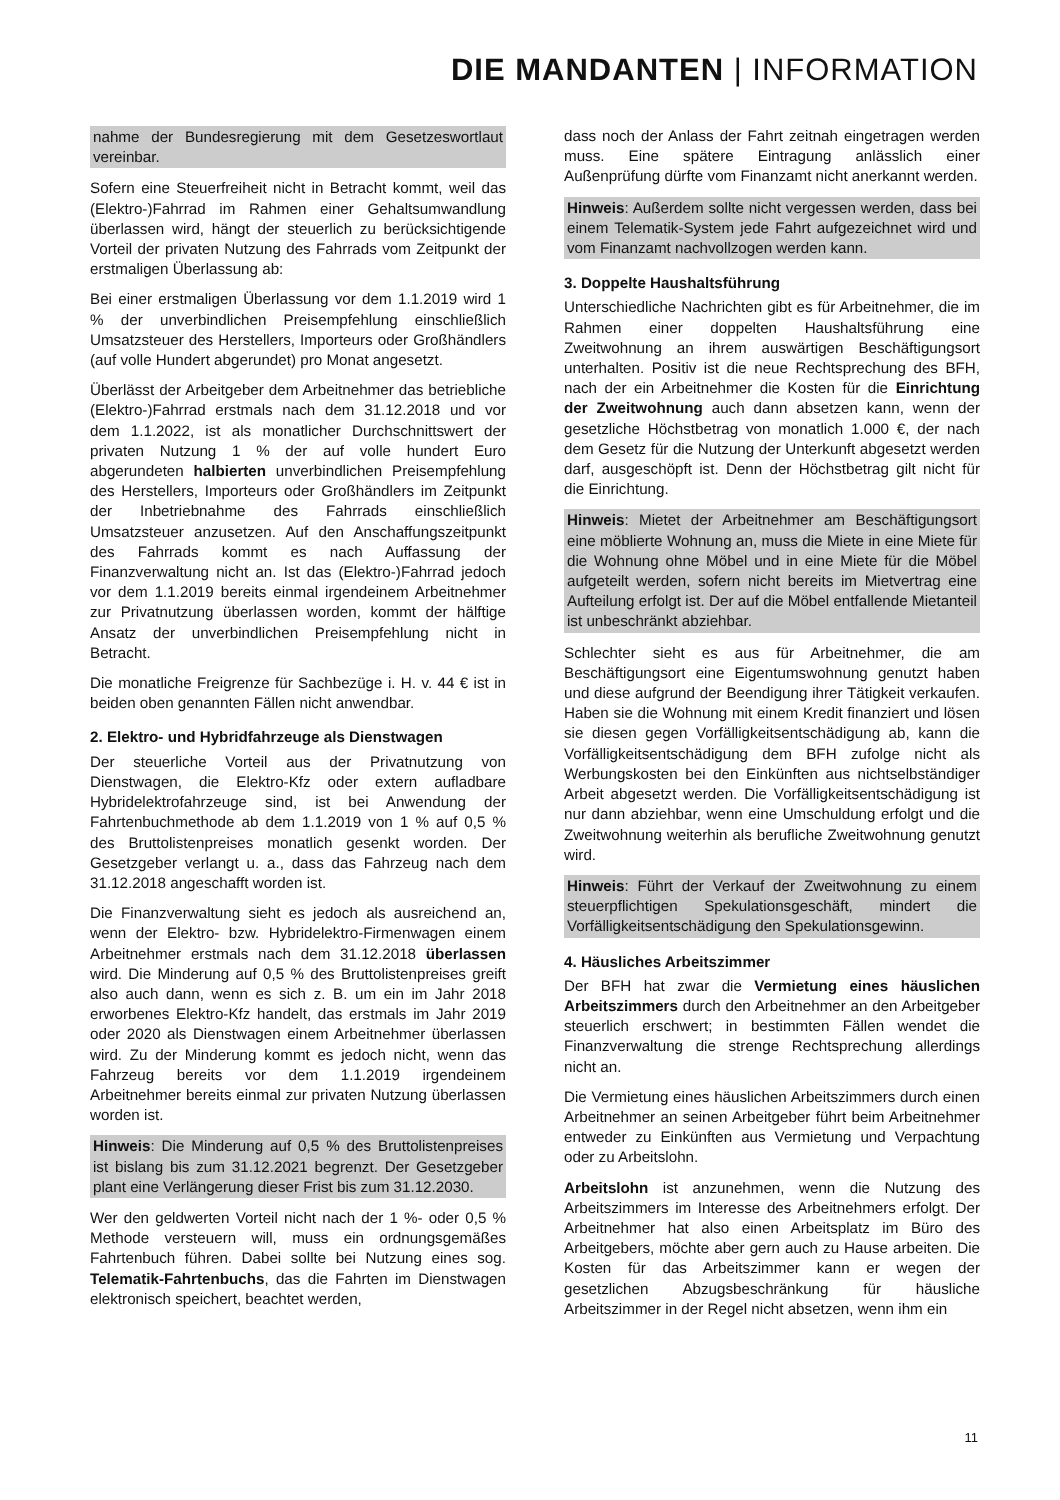DIE MANDANTEN | INFORMATION
nahme der Bundesregierung mit dem Gesetzeswortlaut vereinbar.
Sofern eine Steuerfreiheit nicht in Betracht kommt, weil das (Elektro-)Fahrrad im Rahmen einer Gehaltsumwandlung überlassen wird, hängt der steuerlich zu berücksichtigende Vorteil der privaten Nutzung des Fahrrads vom Zeitpunkt der erstmaligen Überlassung ab:
Bei einer erstmaligen Überlassung vor dem 1.1.2019 wird 1 % der unverbindlichen Preisempfehlung einschließlich Umsatzsteuer des Herstellers, Importeurs oder Großhändlers (auf volle Hundert abgerundet) pro Monat angesetzt.
Überlässt der Arbeitgeber dem Arbeitnehmer das betriebliche (Elektro-)Fahrrad erstmals nach dem 31.12.2018 und vor dem 1.1.2022, ist als monatlicher Durchschnittswert der privaten Nutzung 1 % der auf volle hundert Euro abgerundeten halbierten unverbindlichen Preisempfehlung des Herstellers, Importeurs oder Großhändlers im Zeitpunkt der Inbetriebnahme des Fahrrads einschließlich Umsatzsteuer anzusetzen. Auf den Anschaffungszeitpunkt des Fahrrads kommt es nach Auffassung der Finanzverwaltung nicht an. Ist das (Elektro-)Fahrrad jedoch vor dem 1.1.2019 bereits einmal irgendeinem Arbeitnehmer zur Privatnutzung überlassen worden, kommt der hälftige Ansatz der unverbindlichen Preisempfehlung nicht in Betracht.
Die monatliche Freigrenze für Sachbezüge i. H. v. 44 € ist in beiden oben genannten Fällen nicht anwendbar.
2. Elektro- und Hybridfahrzeuge als Dienstwagen
Der steuerliche Vorteil aus der Privatnutzung von Dienstwagen, die Elektro-Kfz oder extern aufladbare Hybridelektrofahrzeuge sind, ist bei Anwendung der Fahrtenbuchmethode ab dem 1.1.2019 von 1 % auf 0,5 % des Bruttolistenpreises monatlich gesenkt worden. Der Gesetzgeber verlangt u. a., dass das Fahrzeug nach dem 31.12.2018 angeschafft worden ist.
Die Finanzverwaltung sieht es jedoch als ausreichend an, wenn der Elektro- bzw. Hybridelektro-Firmenwagen einem Arbeitnehmer erstmals nach dem 31.12.2018 überlassen wird. Die Minderung auf 0,5 % des Bruttolistenpreises greift also auch dann, wenn es sich z. B. um ein im Jahr 2018 erworbenes Elektro-Kfz handelt, das erstmals im Jahr 2019 oder 2020 als Dienstwagen einem Arbeitnehmer überlassen wird. Zu der Minderung kommt es jedoch nicht, wenn das Fahrzeug bereits vor dem 1.1.2019 irgendeinem Arbeitnehmer bereits einmal zur privaten Nutzung überlassen worden ist.
Hinweis: Die Minderung auf 0,5 % des Bruttolistenpreises ist bislang bis zum 31.12.2021 begrenzt. Der Gesetzgeber plant eine Verlängerung dieser Frist bis zum 31.12.2030.
Wer den geldwerten Vorteil nicht nach der 1 %- oder 0,5 % Methode versteuern will, muss ein ordnungsgemäßes Fahrtenbuch führen. Dabei sollte bei Nutzung eines sog. Telematik-Fahrtenbuchs, das die Fahrten im Dienstwagen elektronisch speichert, beachtet werden,
dass noch der Anlass der Fahrt zeitnah eingetragen werden muss. Eine spätere Eintragung anlässlich einer Außenprüfung dürfte vom Finanzamt nicht anerkannt werden.
Hinweis: Außerdem sollte nicht vergessen werden, dass bei einem Telematik-System jede Fahrt aufgezeichnet wird und vom Finanzamt nachvollzogen werden kann.
3. Doppelte Haushaltsführung
Unterschiedliche Nachrichten gibt es für Arbeitnehmer, die im Rahmen einer doppelten Haushaltsführung eine Zweitwohnung an ihrem auswärtigen Beschäftigungsort unterhalten. Positiv ist die neue Rechtsprechung des BFH, nach der ein Arbeitnehmer die Kosten für die Einrichtung der Zweitwohnung auch dann absetzen kann, wenn der gesetzliche Höchstbetrag von monatlich 1.000 €, der nach dem Gesetz für die Nutzung der Unterkunft abgesetzt werden darf, ausgeschöpft ist. Denn der Höchstbetrag gilt nicht für die Einrichtung.
Hinweis: Mietet der Arbeitnehmer am Beschäftigungsort eine möblierte Wohnung an, muss die Miete in eine Miete für die Wohnung ohne Möbel und in eine Miete für die Möbel aufgeteilt werden, sofern nicht bereits im Mietvertrag eine Aufteilung erfolgt ist. Der auf die Möbel entfallende Mietanteil ist unbeschränkt abziehbar.
Schlechter sieht es aus für Arbeitnehmer, die am Beschäftigungsort eine Eigentumswohnung genutzt haben und diese aufgrund der Beendigung ihrer Tätigkeit verkaufen. Haben sie die Wohnung mit einem Kredit finanziert und lösen sie diesen gegen Vorfälligkeitsentschädigung ab, kann die Vorfälligkeitsentschädigung dem BFH zufolge nicht als Werbungskosten bei den Einkünften aus nichtselbständiger Arbeit abgesetzt werden. Die Vorfälligkeitsentschädigung ist nur dann abziehbar, wenn eine Umschuldung erfolgt und die Zweitwohnung weiterhin als berufliche Zweitwohnung genutzt wird.
Hinweis: Führt der Verkauf der Zweitwohnung zu einem steuerpflichtigen Spekulationsgeschäft, mindert die Vorfälligkeitsentschädigung den Spekulationsgewinn.
4. Häusliches Arbeitszimmer
Der BFH hat zwar die Vermietung eines häuslichen Arbeitszimmers durch den Arbeitnehmer an den Arbeitgeber steuerlich erschwert; in bestimmten Fällen wendet die Finanzverwaltung die strenge Rechtsprechung allerdings nicht an.
Die Vermietung eines häuslichen Arbeitszimmers durch einen Arbeitnehmer an seinen Arbeitgeber führt beim Arbeitnehmer entweder zu Einkünften aus Vermietung und Verpachtung oder zu Arbeitslohn.
Arbeitslohn ist anzunehmen, wenn die Nutzung des Arbeitszimmers im Interesse des Arbeitnehmers erfolgt. Der Arbeitnehmer hat also einen Arbeitsplatz im Büro des Arbeitgebers, möchte aber gern auch zu Hause arbeiten. Die Kosten für das Arbeitszimmer kann er wegen der gesetzlichen Abzugsbeschränkung für häusliche Arbeitszimmer in der Regel nicht absetzen, wenn ihm ein
11